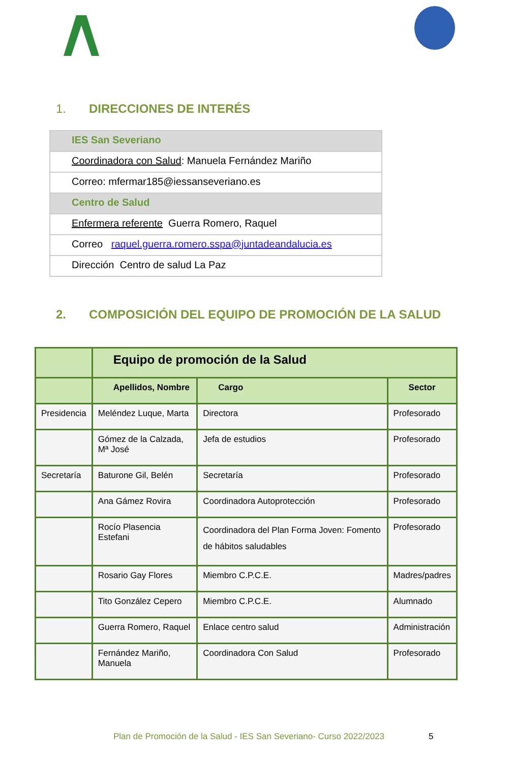1. DIRECCIONES DE INTERÉS
| IES San Severiano |
| Coordinadora con Salud : Manuela Fernández Mariño |
| Correo: mfermar185@iessanseveriano.es |
| Centro de Salud |
| Enfermera referente Guerra Romero, Raquel |
| Correo raquel.guerra.romero.sspa@juntadeandalucia.es |
| Dirección Centro de salud La Paz |
2. COMPOSICIÓN DEL EQUIPO DE PROMOCIÓN DE LA SALUD
| | Equipo de promoción de la Salud | | |
| --- | --- | --- | --- |
| | Apellidos, Nombre | Cargo | Sector |
| Presidencia | Meléndez Luque, Marta | Directora | Profesorado |
| | Gómez de la Calzada, Mª José | Jefa de estudios | Profesorado |
| Secretaría | Baturone Gil, Belén | Secretaría | Profesorado |
| | Ana Gámez Rovira | Coordinadora Autoprotección | Profesorado |
| | Rocío Plasencia Estefani | Coordinadora del Plan Forma Joven: Fomento de hábitos saludables | Profesorado |
| | Rosario Gay Flores | Miembro C.P.C.E. | Madres/padres |
| | Tito González Cepero | Miembro C.P.C.E. | Alumnado |
| | Guerra Romero, Raquel | Enlace centro salud | Administración |
| | Fernández Mariño, Manuela | Coordinadora Con Salud | Profesorado |
Plan de Promoción de la Salud - IES San Severiano- Curso 2022/2023
5